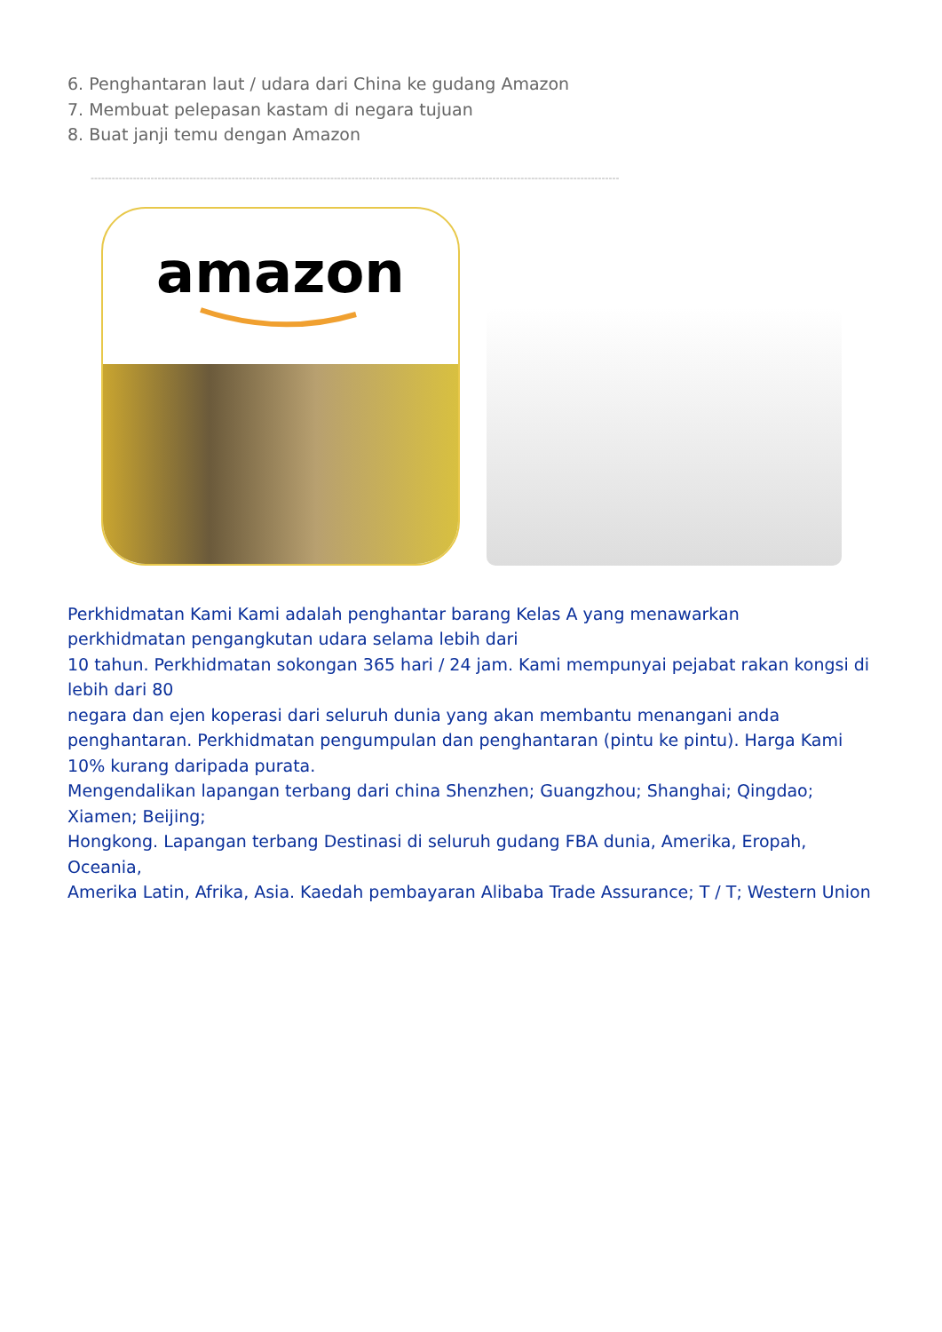6. Penghantaran laut / udara dari China ke gudang Amazon
7. Membuat pelepasan kastam di negara tujuan
8. Buat janji temu dengan Amazon
------------------------------------------------------------------------------------------------------------------------------------------------------
amazon
Perkhidmatan Kami Kami adalah penghantar barang Kelas A yang menawarkan
perkhidmatan pengangkutan udara selama lebih dari
10 tahun. Perkhidmatan sokongan 365 hari / 24 jam. Kami mempunyai pejabat rakan kongsi di lebih dari 80
negara dan ejen koperasi dari seluruh dunia yang akan membantu menangani anda penghantaran. Perkhidmatan pengumpulan dan penghantaran (pintu ke pintu). Harga Kami 10% kurang daripada purata.
Mengendalikan lapangan terbang dari china Shenzhen; Guangzhou; Shanghai; Qingdao; Xiamen; Beijing;
Hongkong. Lapangan terbang Destinasi di seluruh gudang FBA dunia, Amerika, Eropah, Oceania,
Amerika Latin, Afrika, Asia. Kaedah pembayaran Alibaba Trade Assurance; T / T; Western Union